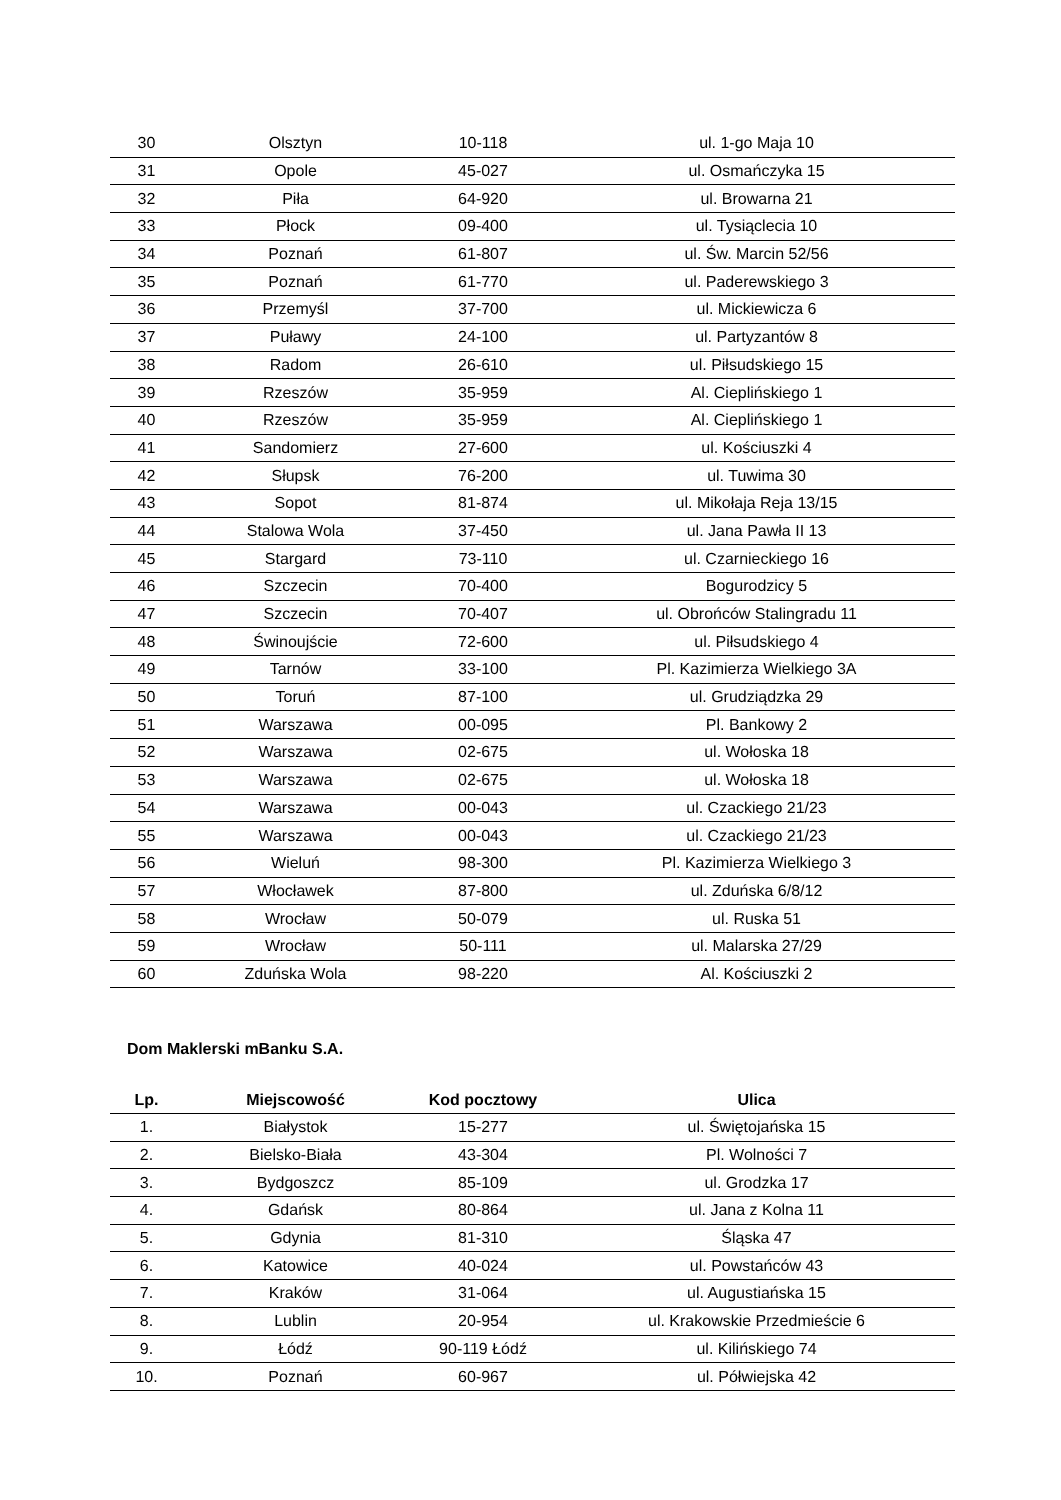| 30 | Olsztyn | 10-118 | ul. 1-go Maja 10 |
| 31 | Opole | 45-027 | ul. Osmańczyka 15 |
| 32 | Piła | 64-920 | ul. Browarna 21 |
| 33 | Płock | 09-400 | ul. Tysiąclecia 10 |
| 34 | Poznań | 61-807 | ul. Św. Marcin 52/56 |
| 35 | Poznań | 61-770 | ul. Paderewskiego 3 |
| 36 | Przemyśl | 37-700 | ul. Mickiewicza 6 |
| 37 | Puławy | 24-100 | ul. Partyzantów 8 |
| 38 | Radom | 26-610 | ul. Piłsudskiego 15 |
| 39 | Rzeszów | 35-959 | Al. Cieplińskiego 1 |
| 40 | Rzeszów | 35-959 | Al. Cieplińskiego 1 |
| 41 | Sandomierz | 27-600 | ul. Kościuszki 4 |
| 42 | Słupsk | 76-200 | ul. Tuwima 30 |
| 43 | Sopot | 81-874 | ul. Mikołaja Reja 13/15 |
| 44 | Stalowa Wola | 37-450 | ul. Jana Pawła II 13 |
| 45 | Stargard | 73-110 | ul. Czarnieckiego 16 |
| 46 | Szczecin | 70-400 | Bogurodzicy 5 |
| 47 | Szczecin | 70-407 | ul. Obrońców Stalingradu 11 |
| 48 | Świnoujście | 72-600 | ul. Piłsudskiego 4 |
| 49 | Tarnów | 33-100 | Pl. Kazimierza Wielkiego 3A |
| 50 | Toruń | 87-100 | ul. Grudziądzka 29 |
| 51 | Warszawa | 00-095 | Pl. Bankowy 2 |
| 52 | Warszawa | 02-675 | ul. Wołoska 18 |
| 53 | Warszawa | 02-675 | ul. Wołoska 18 |
| 54 | Warszawa | 00-043 | ul. Czackiego 21/23 |
| 55 | Warszawa | 00-043 | ul. Czackiego 21/23 |
| 56 | Wieluń | 98-300 | Pl. Kazimierza Wielkiego 3 |
| 57 | Włocławek | 87-800 | ul. Zduńska 6/8/12 |
| 58 | Wrocław | 50-079 | ul. Ruska 51 |
| 59 | Wrocław | 50-111 | ul. Malarska 27/29 |
| 60 | Zduńska Wola | 98-220 | Al. Kościuszki 2 |
Dom Maklerski mBanku S.A.
| Lp. | Miejscowość | Kod pocztowy | Ulica |
| --- | --- | --- | --- |
| 1. | Białystok | 15-277 | ul. Świętojańska 15 |
| 2. | Bielsko-Biała | 43-304 | Pl. Wolności 7 |
| 3. | Bydgoszcz | 85-109 | ul. Grodzka 17 |
| 4. | Gdańsk | 80-864 | ul. Jana z Kolna 11 |
| 5. | Gdynia | 81-310 | Śląska 47 |
| 6. | Katowice | 40-024 | ul. Powstańców 43 |
| 7. | Kraków | 31-064 | ul. Augustiańska 15 |
| 8. | Lublin | 20-954 | ul. Krakowskie Przedmieście 6 |
| 9. | Łódź | 90-119 Łódź | ul. Kilińskiego 74 |
| 10. | Poznań | 60-967 | ul. Półwiejska 42 |